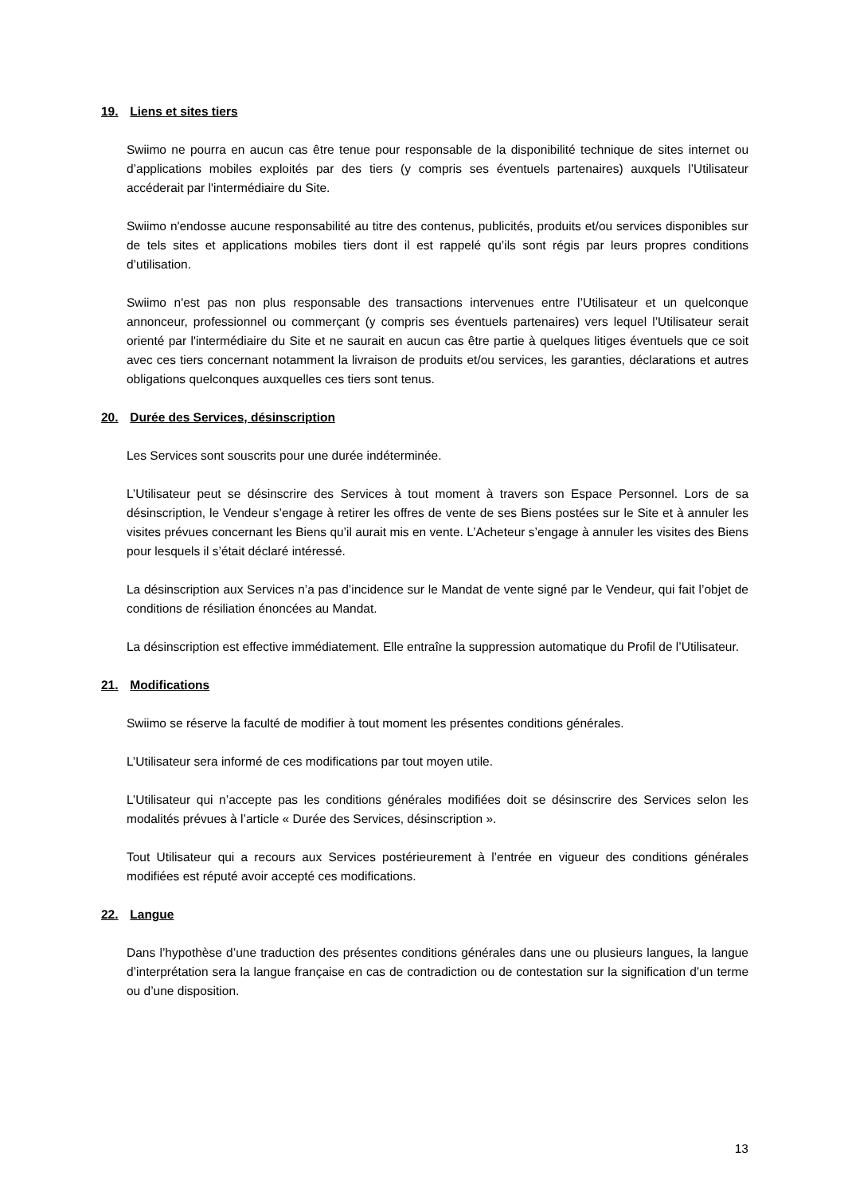19. Liens et sites tiers
Swiimo ne pourra en aucun cas être tenue pour responsable de la disponibilité technique de sites internet ou d’applications mobiles exploités par des tiers (y compris ses éventuels partenaires) auxquels l’Utilisateur accéderait par l'intermédiaire du Site.
Swiimo n'endosse aucune responsabilité au titre des contenus, publicités, produits et/ou services disponibles sur de tels sites et applications mobiles tiers dont il est rappelé qu’ils sont régis par leurs propres conditions d’utilisation.
Swiimo n'est pas non plus responsable des transactions intervenues entre l’Utilisateur et un quelconque annonceur, professionnel ou commerçant (y compris ses éventuels partenaires) vers lequel l’Utilisateur serait orienté par l'intermédiaire du Site et ne saurait en aucun cas être partie à quelques litiges éventuels que ce soit avec ces tiers concernant notamment la livraison de produits et/ou services, les garanties, déclarations et autres obligations quelconques auxquelles ces tiers sont tenus.
20. Durée des Services, désinscription
Les Services sont souscrits pour une durée indéterminée.
L’Utilisateur peut se désinscrire des Services à tout moment à travers son Espace Personnel. Lors de sa désinscription, le Vendeur s’engage à retirer les offres de vente de ses Biens postées sur le Site et à annuler les visites prévues concernant les Biens qu’il aurait mis en vente. L’Acheteur s’engage à annuler les visites des Biens pour lesquels il s’était déclaré intéressé.
La désinscription aux Services n’a pas d’incidence sur le Mandat de vente signé par le Vendeur, qui fait l’objet de conditions de résiliation énoncées au Mandat.
La désinscription est effective immédiatement. Elle entraîne la suppression automatique du Profil de l’Utilisateur.
21. Modifications
Swiimo se réserve la faculté de modifier à tout moment les présentes conditions générales.
L’Utilisateur sera informé de ces modifications par tout moyen utile.
L’Utilisateur qui n’accepte pas les conditions générales modifiées doit se désinscrire des Services selon les modalités prévues à l’article « Durée des Services, désinscription ».
Tout Utilisateur qui a recours aux Services postérieurement à l’entrée en vigueur des conditions générales modifiées est réputé avoir accepté ces modifications.
22. Langue
Dans l’hypothèse d’une traduction des présentes conditions générales dans une ou plusieurs langues, la langue d’interprétation sera la langue française en cas de contradiction ou de contestation sur la signification d’un terme ou d’une disposition.
13